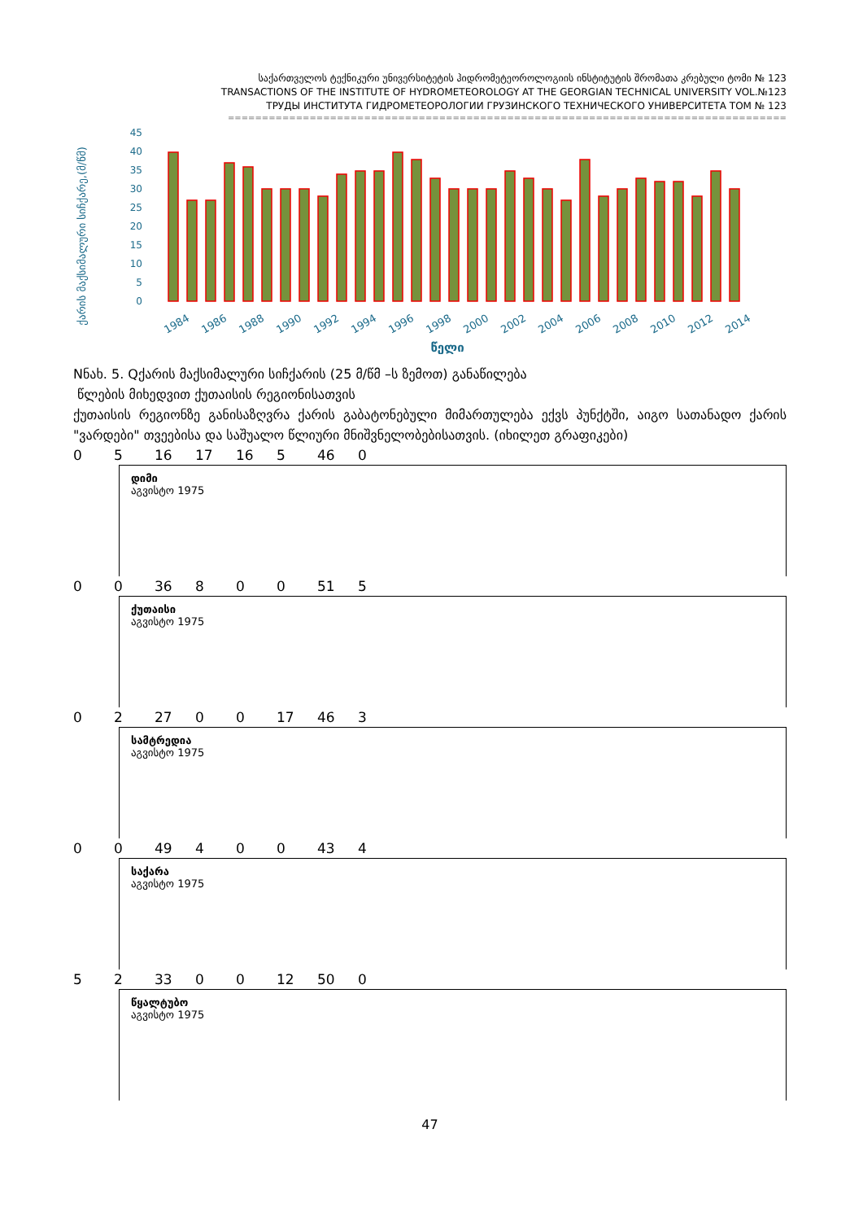საქართველოს ტექნიკური უნივერსიტეტის ჰიდრომეტეოროლოგიის ინსტიტუტის შრომათა კრებული ტომი № 123
TRANSACTIONS OF THE INSTITUTE OF HYDROMETEOROLOGY AT THE GEORGIAN TECHNICAL UNIVERSITY VOL.№123
ТРУДЫ ИНСТИТУТА ГИДРОМЕТЕОРОЛОГИИ ГРУЗИНСКОГО ТЕХНИЧЕСКОГО УНИВЕРСИТЕТА ТОМ № 123
==================================================================================
ქარის მაქსიმალური სიჩქარე,(მ/წმ)
45
40
35
30
25
20
15
10
5
0
1984
1986
1988
1990
1992
1994
1996
1998
2000
2002
2004
2006
2008
2010
2012
2014
წელი
Nნახ. 5. Qქარის მაქსიმალური სიჩქარის (25 მ/წმ –ს ზემოთ) განაწილება
წლების მიხედვით ქუთაისის რეგიონისათვის
ქუთაისის რეგიონზე განისაზღვრა ქარის გაბატონებული მიმართულება ექვს პუნქტში, აიგო სათანადო ქარის "ვარდები" თვეებისა და საშუალო წლიური მნიშვნელობებისათვის. (იხილეთ გრაფიკები)
0 5 16 17 16 5 46 0
დიმი
აგვისტო 1975
0 0 36 8 0 0 51 5
ქუთაისი
აგვისტო 1975
0 2 27 0 0 17 46 3
სამტრედია
აგვისტო 1975
0 0 49 4 0 0 43 4
საქარა
აგვისტო 1975
5 2 33 0 0 12 50 0
წყალტუბო
აგვისტო 1975
47